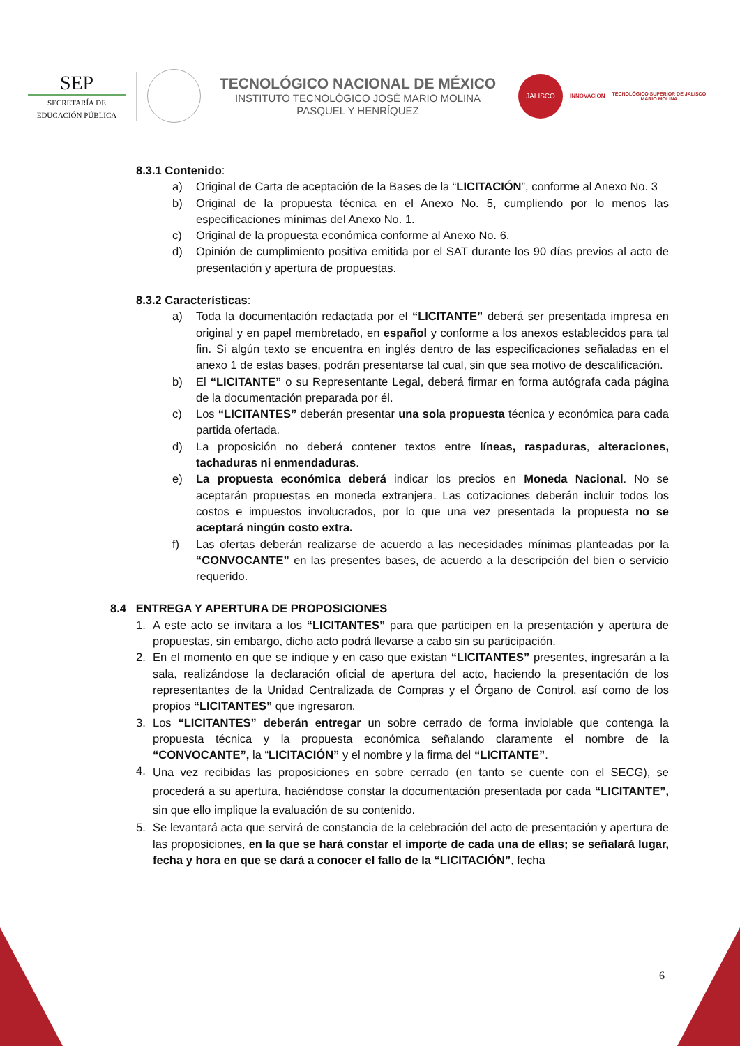SEP
SECRETARÍA DE
EDUCACIÓN PÚBLICA
TECNOLÓGICO NACIONAL DE MÉXICO
INSTITUTO TECNOLÓGICO JOSÉ MARIO MOLINA
PASQUEL Y HENRÍQUEZ
JALISCO
INNOVACIÓN
TECNOLÓGICO SUPERIOR DE JALISCO
MARIO MOLINA
8.3.1 Contenido:
a) Original de Carta de aceptación de la Bases de la “LICITACIÓN”, conforme al Anexo No. 3
b) Original de la propuesta técnica en el Anexo No. 5, cumpliendo por lo menos las especificaciones mínimas del Anexo No. 1.
c) Original de la propuesta económica conforme al Anexo No. 6.
d) Opinión de cumplimiento positiva emitida por el SAT durante los 90 días previos al acto de presentación y apertura de propuestas.
8.3.2 Características:
a) Toda la documentación redactada por el “LICITANTE” deberá ser presentada impresa en original y en papel membretado, en español y conforme a los anexos establecidos para tal fin. Si algún texto se encuentra en inglés dentro de las especificaciones señaladas en el anexo 1 de estas bases, podrán presentarse tal cual, sin que sea motivo de descalificación.
b) El “LICITANTE” o su Representante Legal, deberá firmar en forma autógrafa cada página de la documentación preparada por él.
c) Los “LICITANTES” deberán presentar una sola propuesta técnica y económica para cada partida ofertada.
d) La proposición no deberá contener textos entre líneas, raspaduras, alteraciones, tachaduras ni enmendaduras.
e) La propuesta económica deberá indicar los precios en Moneda Nacional. No se aceptarán propuestas en moneda extranjera. Las cotizaciones deberán incluir todos los costos e impuestos involucrados, por lo que una vez presentada la propuesta no se aceptará ningún costo extra.
f) Las ofertas deberán realizarse de acuerdo a las necesidades mínimas planteadas por la “CONVOCANTE” en las presentes bases, de acuerdo a la descripción del bien o servicio requerido.
8.4 ENTREGA Y APERTURA DE PROPOSICIONES
1. A este acto se invitara a los “LICITANTES” para que participen en la presentación y apertura de propuestas, sin embargo, dicho acto podrá llevarse a cabo sin su participación.
2. En el momento en que se indique y en caso que existan “LICITANTES” presentes, ingresarán a la sala, realizándose la declaración oficial de apertura del acto, haciendo la presentación de los representantes de la Unidad Centralizada de Compras y el Órgano de Control, así como de los propios “LICITANTES” que ingresaron.
3. Los “LICITANTES” deberán entregar un sobre cerrado de forma inviolable que contenga la propuesta técnica y la propuesta económica señalando claramente el nombre de la “CONVOCANTE”, la “LICITACIÓN” y el nombre y la firma del “LICITANTE”.
4. Una vez recibidas las proposiciones en sobre cerrado (en tanto se cuente con el SECG), se procederá a su apertura, haciéndose constar la documentación presentada por cada “LICITANTE”, sin que ello implique la evaluación de su contenido.
5. Se levantará acta que servirá de constancia de la celebración del acto de presentación y apertura de las proposiciones, en la que se hará constar el importe de cada una de ellas; se señalará lugar, fecha y hora en que se dará a conocer el fallo de la “LICITACIÓN”, fecha
6